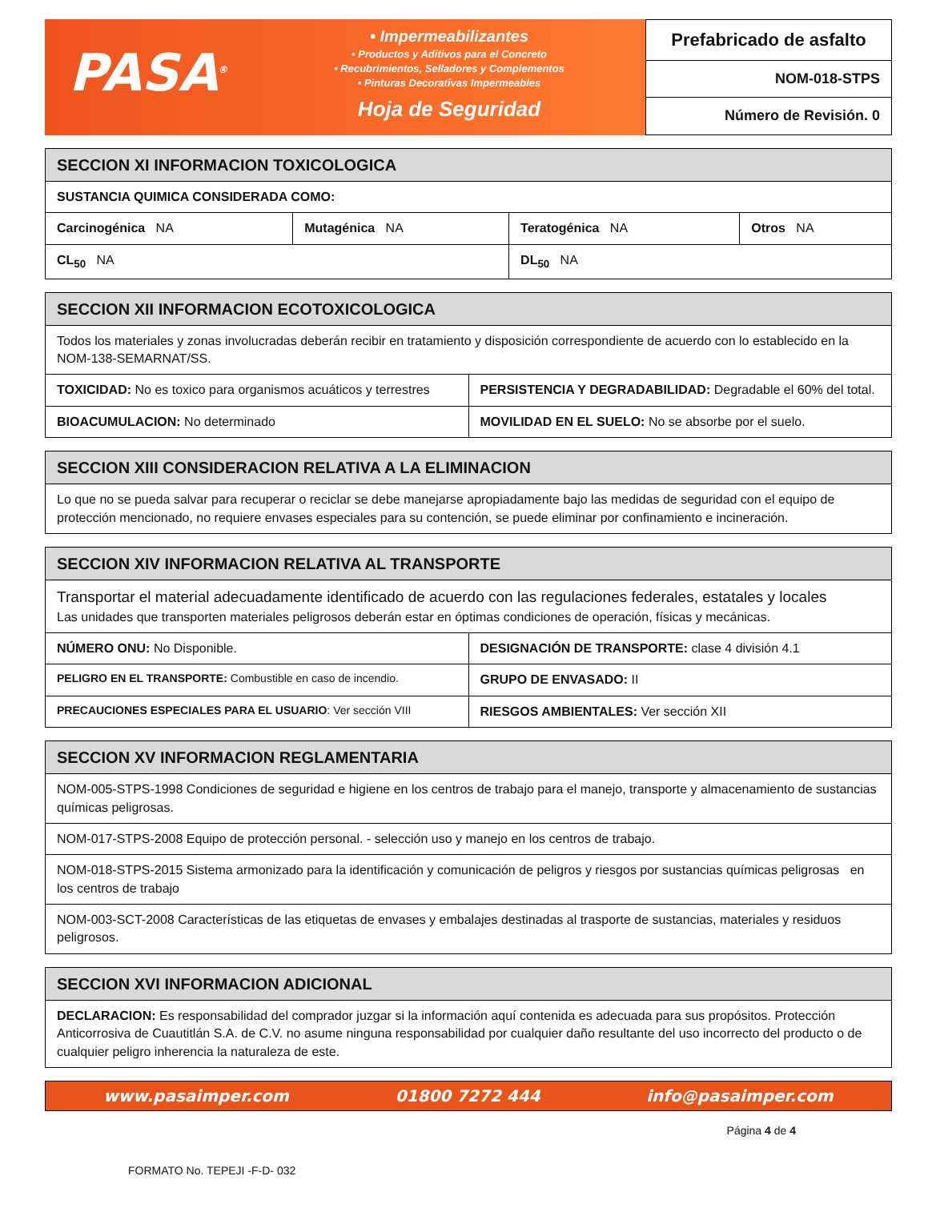PASA<sup>®</sup>
• Impermeabilizantes
• Productos y Aditivos para el Concreto
• Recubrimientos, Selladores y Complementos
• Pinturas Decorativas Impermeables
Hoja de Seguridad
Prefabricado de asfalto
NOM-018-STPS
Número de Revisión. 0
| SECCION XI INFORMACION TOXICOLOGICA | | | |
| --- | --- | --- | --- |
| SUSTANCIA QUIMICA CONSIDERADA COMO: | | | |
| Carcinogénica NA | Mutagénica NA | Teratogénica NA | Otros NA |
| CL<sub>50</sub> NA | | DL<sub>50</sub> NA | |
| SECCION XII INFORMACION ECOTOXICOLOGICA | |
| --- | --- |
| Todos los materiales y zonas involucradas deberán recibir en tratamiento y disposición correspondiente de acuerdo con lo establecido en la NOM-138-SEMARNAT/SS. | |
| TOXICIDAD: No es toxico para organismos acuáticos y terrestres | PERSISTENCIA Y DEGRADABILIDAD: Degradable el 60% del total. |
| BIOACUMULACION: No determinado | MOVILIDAD EN EL SUELO: No se absorbe por el suelo. |
| SECCION XIII CONSIDERACION RELATIVA A LA ELIMINACION |
| --- |
| Lo que no se pueda salvar para recuperar o reciclar se debe manejarse apropiadamente bajo las medidas de seguridad con el equipo de protección mencionado, no requiere envases especiales para su contención, se puede eliminar por confinamiento e incineración. |
| SECCION XIV INFORMACION RELATIVA AL TRANSPORTE | |
| --- | --- |
| Transportar el material adecuadamente identificado de acuerdo con las regulaciones federales, estatales y locales Las unidades que transporten materiales peligrosos deberán estar en óptimas condiciones de operación, físicas y mecánicas. | |
| NÚMERO ONU: No Disponible. | DESIGNACIÓN DE TRANSPORTE: clase 4 división 4.1 |
| PELIGRO EN EL TRANSPORTE: Combustible en caso de incendio. | GRUPO DE ENVASADO: II |
| PRECAUCIONES ESPECIALES PARA EL USUARIO : Ver sección VIII | RIESGOS AMBIENTALES: Ver sección XII |
| SECCION XV INFORMACION REGLAMENTARIA |
| --- |
| NOM-005-STPS-1998 Condiciones de seguridad e higiene en los centros de trabajo para el manejo, transporte y almacenamiento de sustancias químicas peligrosas. |
| NOM-017-STPS-2008 Equipo de protección personal. - selección uso y manejo en los centros de trabajo. |
| NOM-018-STPS-2015 Sistema armonizado para la identificación y comunicación de peligros y riesgos por sustancias químicas peligrosas en los centros de trabajo |
| NOM-003-SCT-2008 Características de las etiquetas de envases y embalajes destinadas al trasporte de sustancias, materiales y residuos peligrosos. |
| SECCION XVI INFORMACION ADICIONAL |
| --- |
| DECLARACION: Es responsabilidad del comprador juzgar si la información aquí contenida es adecuada para sus propósitos. Protección Anticorrosiva de Cuautitlán S.A. de C.V. no asume ninguna responsabilidad por cualquier daño resultante del uso incorrecto del producto o de cualquier peligro inherencia la naturaleza de este. |
www.pasaimper.com 01800 7272 444 info@pasaimper.com
Página 4 de 4
FORMATO No. TEPEJI -F-D- 032